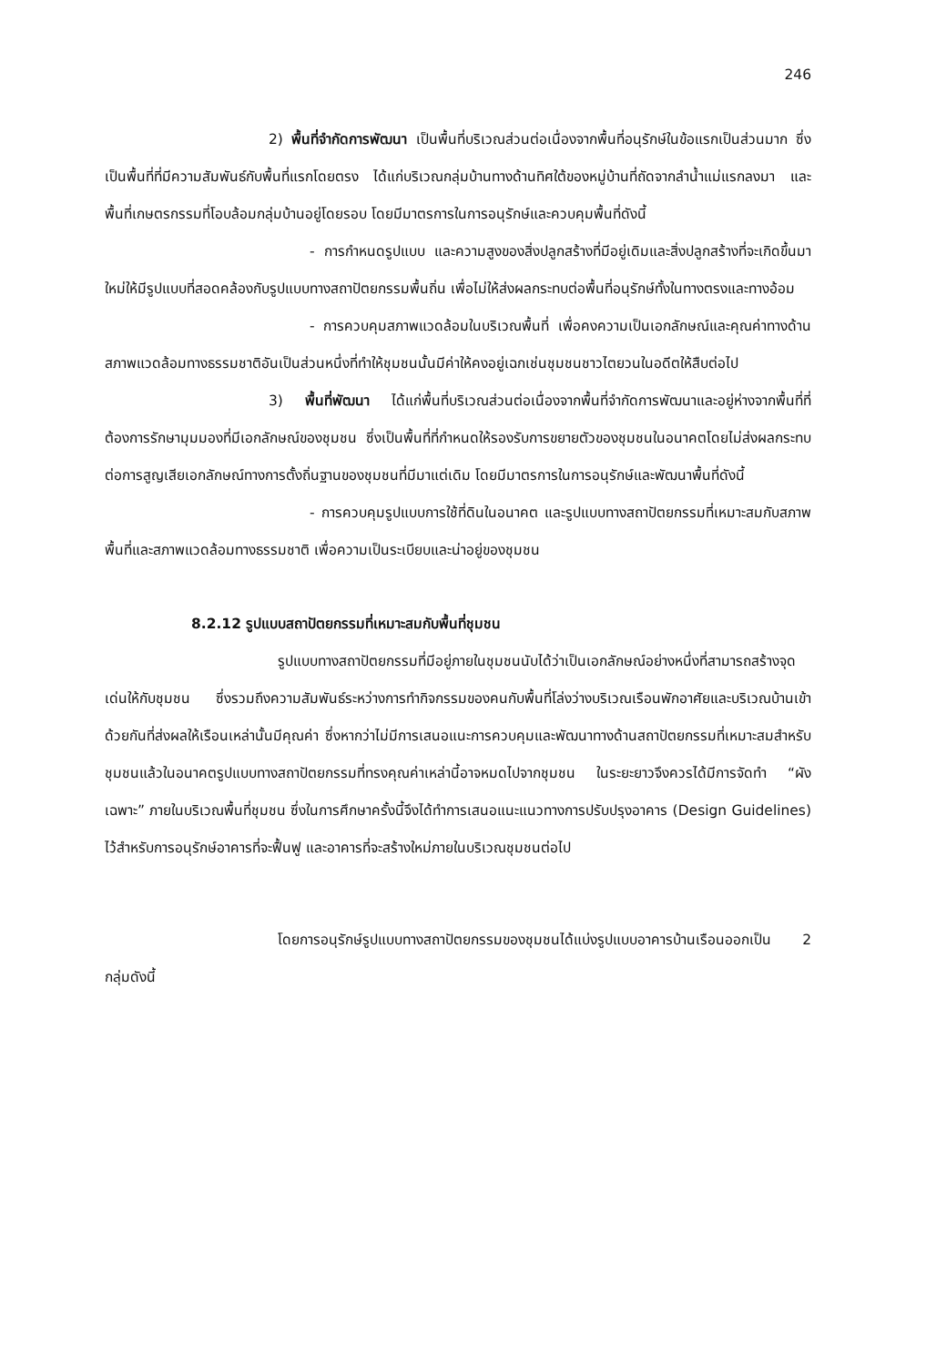246
2) พื้นที่จำกัดการพัฒนา เป็นพื้นที่บริเวณส่วนต่อเนื่องจากพื้นที่อนุรักษ์ในข้อแรกเป็นส่วนมาก ซึ่งเป็นพื้นที่ที่มีความสัมพันธ์กับพื้นที่แรกโดยตรง ได้แก่บริเวณกลุ่มบ้านทางด้านทิศใต้ของหมู่บ้านที่ถัดจากลำน้ำแม่แรกลงมา และพื้นที่เกษตรกรรมที่โอบล้อมกลุ่มบ้านอยู่โดยรอบ โดยมีมาตรการในการอนุรักษ์และควบคุมพื้นที่ดังนี้
- การกำหนดรูปแบบ และความสูงของสิ่งปลูกสร้างที่มีอยู่เดิมและสิ่งปลูกสร้างที่จะเกิดขึ้นมาใหม่ให้มีรูปแบบที่สอดคล้องกับรูปแบบทางสถาปัตยกรรมพื้นถิ่น เพื่อไม่ให้ส่งผลกระทบต่อพื้นที่อนุรักษ์ทั้งในทางตรงและทางอ้อม
- การควบคุมสภาพแวดล้อมในบริเวณพื้นที่ เพื่อคงความเป็นเอกลักษณ์และคุณค่าทางด้านสภาพแวดล้อมทางธรรมชาติอันเป็นส่วนหนึ่งที่ทำให้ชุมชนนั้นมีค่าให้คงอยู่เฉกเช่นชุมชนชาวไตยวนในอดีตให้สืบต่อไป
3) พื้นที่พัฒนา ได้แก่พื้นที่บริเวณส่วนต่อเนื่องจากพื้นที่จำกัดการพัฒนาและอยู่ห่างจากพื้นที่ที่ต้องการรักษามุมมองที่มีเอกลักษณ์ของชุมชน ซึ่งเป็นพื้นที่ที่กำหนดให้รองรับการขยายตัวของชุมชนในอนาคตโดยไม่ส่งผลกระทบต่อการสูญเสียเอกลักษณ์ทางการตั้งถิ่นฐานของชุมชนที่มีมาแต่เดิม โดยมีมาตรการในการอนุรักษ์และพัฒนาพื้นที่ดังนี้
- การควบคุมรูปแบบการใช้ที่ดินในอนาคต และรูปแบบทางสถาปัตยกรรมที่เหมาะสมกับสภาพพื้นที่และสภาพแวดล้อมทางธรรมชาติ เพื่อความเป็นระเบียบและน่าอยู่ของชุมชน
8.2.12 รูปแบบสถาปัตยกรรมที่เหมาะสมกับพื้นที่ชุมชน
รูปแบบทางสถาปัตยกรรมที่มีอยู่ภายในชุมชนนับได้ว่าเป็นเอกลักษณ์อย่างหนึ่งที่สามารถสร้างจุดเด่นให้กับชุมชน ซึ่งรวมถึงความสัมพันธ์ระหว่างการทำกิจกรรมของคนกับพื้นที่โล่งว่างบริเวณเรือนพักอาศัยและบริเวณบ้านเข้าด้วยกันที่ส่งผลให้เรือนเหล่านั้นมีคุณค่า ซึ่งหากว่าไม่มีการเสนอแนะการควบคุมและพัฒนาทางด้านสถาปัตยกรรมที่เหมาะสมสำหรับชุมชนแล้วในอนาคตรูปแบบทางสถาปัตยกรรมที่ทรงคุณค่าเหล่านี้อาจหมดไปจากชุมชน ในระยะยาวจึงควรได้มีการจัดทำ “ผังเฉพาะ” ภายในบริเวณพื้นที่ชุมชน ซึ่งในการศึกษาครั้งนี้จึงได้ทำการเสนอแนะแนวทางการปรับปรุงอาคาร (Design Guidelines) ไว้สำหรับการอนุรักษ์อาคารที่จะฟื้นฟู และอาคารที่จะสร้างใหม่ภายในบริเวณชุมชนต่อไป
โดยการอนุรักษ์รูปแบบทางสถาปัตยกรรมของชุมชนได้แบ่งรูปแบบอาคารบ้านเรือนออกเป็น 2 กลุ่มดังนี้